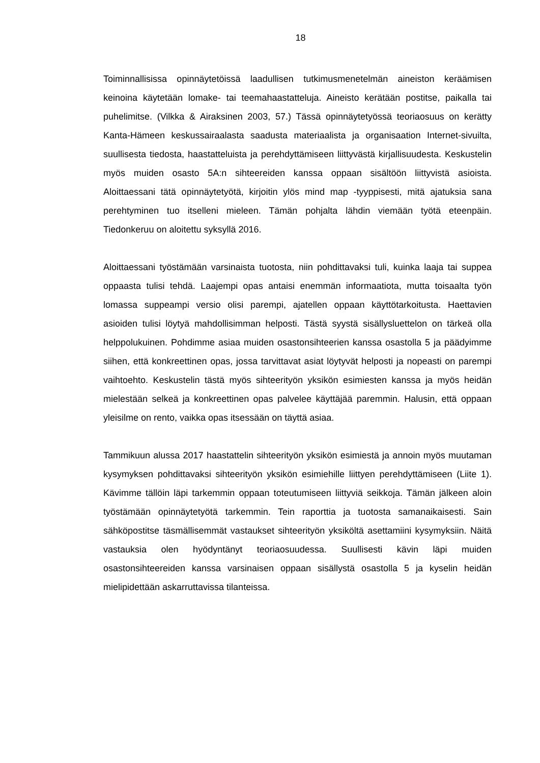18
Toiminnallisissa opinnäytetöissä laadullisen tutkimusmenetelmän aineiston keräämisen keinoina käytetään lomake- tai teemahaastatteluja. Aineisto kerätään postitse, paikalla tai puhelimitse. (Vilkka & Airaksinen 2003, 57.) Tässä opinnäytetyössä teoriaosuus on kerätty Kanta-Hämeen keskussairaalasta saadusta materiaalista ja organisaation Internet-sivuilta, suullisesta tiedosta, haastatteluista ja perehdyttämiseen liittyvästä kirjallisuudesta. Keskustelin myös muiden osasto 5A:n sihteereiden kanssa oppaan sisältöön liittyvistä asioista. Aloittaessani tätä opinnäytetyötä, kirjoitin ylös mind map -tyyppisesti, mitä ajatuksia sana perehtyminen tuo itselleni mieleen. Tämän pohjalta lähdin viemään työtä eteenpäin. Tiedonkeruu on aloitettu syksyllä 2016.
Aloittaessani työstämään varsinaista tuotosta, niin pohdittavaksi tuli, kuinka laaja tai suppea oppaasta tulisi tehdä. Laajempi opas antaisi enemmän informaatiota, mutta toisaalta työn lomassa suppeampi versio olisi parempi, ajatellen oppaan käyttötarkoitusta. Haettavien asioiden tulisi löytyä mahdollisimman helposti. Tästä syystä sisällysluettelon on tärkeä olla helppolukuinen. Pohdimme asiaa muiden osastonsihteerien kanssa osastolla 5 ja päädyimme siihen, että konkreettinen opas, jossa tarvittavat asiat löytyvät helposti ja nopeasti on parempi vaihtoehto. Keskustelin tästä myös sihteerityön yksikön esimiesten kanssa ja myös heidän mielestään selkeä ja konkreettinen opas palvelee käyttäjää paremmin. Halusin, että oppaan yleisilme on rento, vaikka opas itsessään on täyttä asiaa.
Tammikuun alussa 2017 haastattelin sihteerityön yksikön esimiestä ja annoin myös muutaman kysymyksen pohdittavaksi sihteerityön yksikön esimiehille liittyen perehdyttämiseen (Liite 1). Kävimme tällöin läpi tarkemmin oppaan toteutumiseen liittyviä seikkoja. Tämän jälkeen aloin työstämään opinnäytetyötä tarkemmin. Tein raporttia ja tuotosta samanaikaisesti. Sain sähköpostitse täsmällisemmät vastaukset sihteerityön yksiköltä asettamiini kysymyksiin. Näitä vastauksia olen hyödyntänyt teoriaosuudessa. Suullisesti kävin läpi muiden osastonsihteereiden kanssa varsinaisen oppaan sisällystä osastolla 5 ja kyselin heidän mielipidettään askarruttavissa tilanteissa.